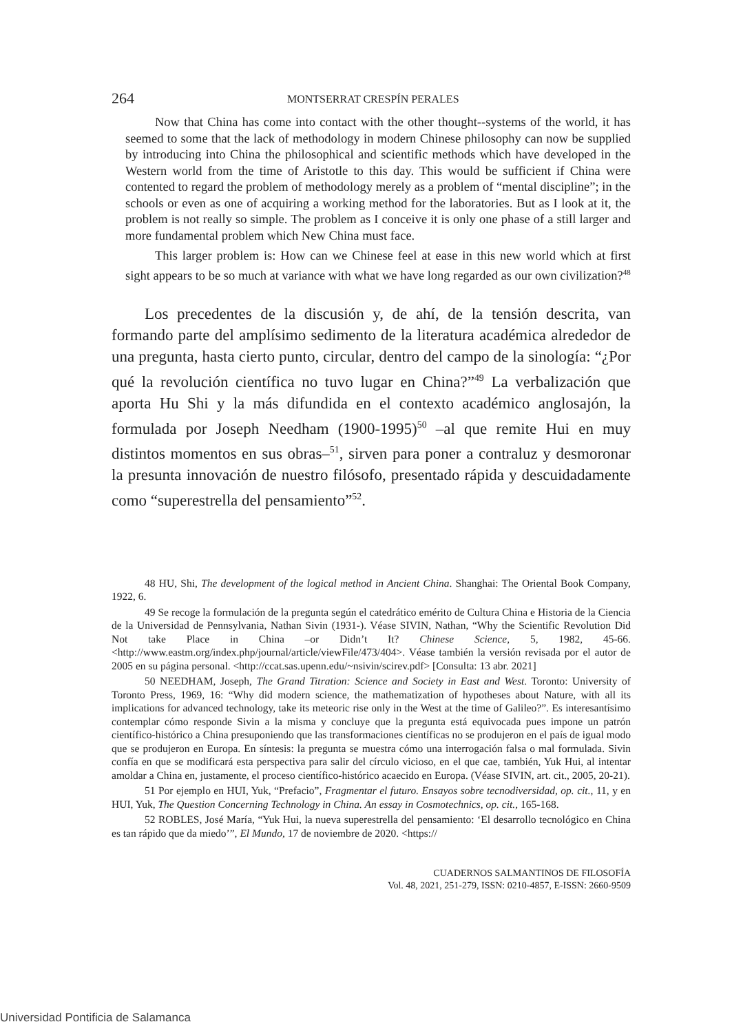264 MONTSERRAT CRESPÍN PERALES
Now that China has come into contact with the other thought--systems of the world, it has seemed to some that the lack of methodology in modern Chinese philosophy can now be supplied by introducing into China the philosophical and scientific methods which have developed in the Western world from the time of Aristotle to this day. This would be sufficient if China were contented to regard the problem of methodology merely as a problem of “mental discipline”; in the schools or even as one of acquiring a working method for the laboratories. But as I look at it, the problem is not really so simple. The problem as I conceive it is only one phase of a still larger and more fundamental problem which New China must face.
This larger problem is: How can we Chinese feel at ease in this new world which at first sight appears to be so much at variance with what we have long regarded as our own civilization?<sup>48</sup>
Los precedentes de la discusión y, de ahí, de la tensión descrita, van formando parte del amplísimo sedimento de la literatura académica alrededor de una pregunta, hasta cierto punto, circular, dentro del campo de la sinología: “¿Por qué la revolución científica no tuvo lugar en China?”<sup>49</sup> La verbalización que aporta Hu Shi y la más difundida en el contexto académico anglosajón, la formulada por Joseph Needham (1900-1995)<sup>50</sup> –al que remite Hui en muy distintos momentos en sus obras–<sup>51</sup>, sirven para poner a contraluz y desmoronar la presunta innovación de nuestro filósofo, presentado rápida y descuidadamente como “superestrella del pensamiento”<sup>52</sup>.
48 HU, Shi, The development of the logical method in Ancient China. Shanghai: The Oriental Book Company, 1922, 6.
49 Se recoge la formulación de la pregunta según el catedrático emérito de Cultura China e Historia de la Ciencia de la Universidad de Pennsylvania, Nathan Sivin (1931-). Véase SIVIN, Nathan, “Why the Scientific Revolution Did Not take Place in China –or Didn’t It? Chinese Science, 5, 1982, 45-66. <http://www.eastm.org/index.php/journal/article/viewFile/473/404>. Véase también la versión revisada por el autor de 2005 en su página personal. <http://ccat.sas.upenn.edu/~nsivin/scirev.pdf> [Consulta: 13 abr. 2021]
50 NEEDHAM, Joseph, The Grand Titration: Science and Society in East and West. Toronto: University of Toronto Press, 1969, 16: “Why did modern science, the mathematization of hypotheses about Nature, with all its implications for advanced technology, take its meteoric rise only in the West at the time of Galileo?”. Es interesantísimo contemplar cómo responde Sivin a la misma y concluye que la pregunta está equivocada pues impone un patrón científico-histórico a China presuponiendo que las transformaciones científicas no se produjeron en el país de igual modo que se produjeron en Europa. En síntesis: la pregunta se muestra cómo una interrogación falsa o mal formulada. Sivin confía en que se modificará esta perspectiva para salir del círculo vicioso, en el que cae, también, Yuk Hui, al intentar amoldar a China en, justamente, el proceso científico-histórico acaecido en Europa. (Véase SIVIN, art. cit., 2005, 20-21).
51 Por ejemplo en HUI, Yuk, “Prefacio”, Fragmentar el futuro. Ensayos sobre tecnodiversidad, op. cit., 11, y en HUI, Yuk, The Question Concerning Technology in China. An essay in Cosmotechnics, op. cit., 165-168.
52 ROBLES, José María, “Yuk Hui, la nueva superestrella del pensamiento: ‘El desarrollo tecnológico en China es tan rápido que da miedo’”, El Mundo, 17 de noviembre de 2020. <https://
CUADERNOS SALMANTINOS DE FILOSOFÍA
Vol. 48, 2021, 251-279, ISSN: 0210-4857, E-ISSN: 2660-9509
Universidad Pontificia de Salamanca